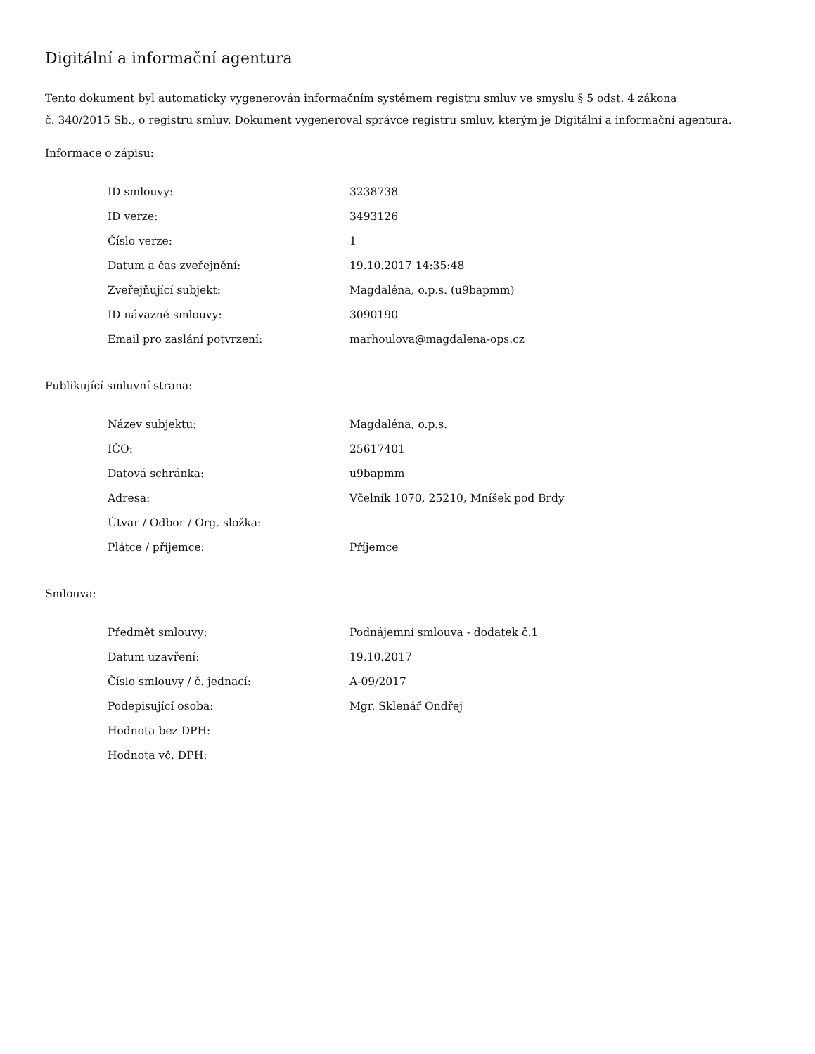Digitální a informační agentura
Tento dokument byl automaticky vygenerován informačním systémem registru smluv ve smyslu § 5 odst. 4 zákona
č. 340/2015 Sb., o registru smluv. Dokument vygeneroval správce registru smluv, kterým je Digitální a informační agentura.
Informace o zápisu:
| ID smlouvy: | 3238738 |
| ID verze: | 3493126 |
| Číslo verze: | 1 |
| Datum a čas zveřejnění: | 19.10.2017 14:35:48 |
| Zveřejňující subjekt: | Magdaléna, o.p.s. (u9bapmm) |
| ID návazné smlouvy: | 3090190 |
| Email pro zaslání potvrzení: | marhoulova@magdalena-ops.cz |
Publikující smluvní strana:
| Název subjektu: | Magdaléna, o.p.s. |
| IČO: | 25617401 |
| Datová schránka: | u9bapmm |
| Adresa: | Včelník 1070, 25210, Mníšek pod Brdy |
| Útvar / Odbor / Org. složka: | |
| Plátce / příjemce: | Příjemce |
Smlouva:
| Předmět smlouvy: | Podnájemní smlouva - dodatek č.1 |
| Datum uzavření: | 19.10.2017 |
| Číslo smlouvy / č. jednací: | A-09/2017 |
| Podepisující osoba: | Mgr. Sklenář Ondřej |
| Hodnota bez DPH: | |
| Hodnota vč. DPH: | |